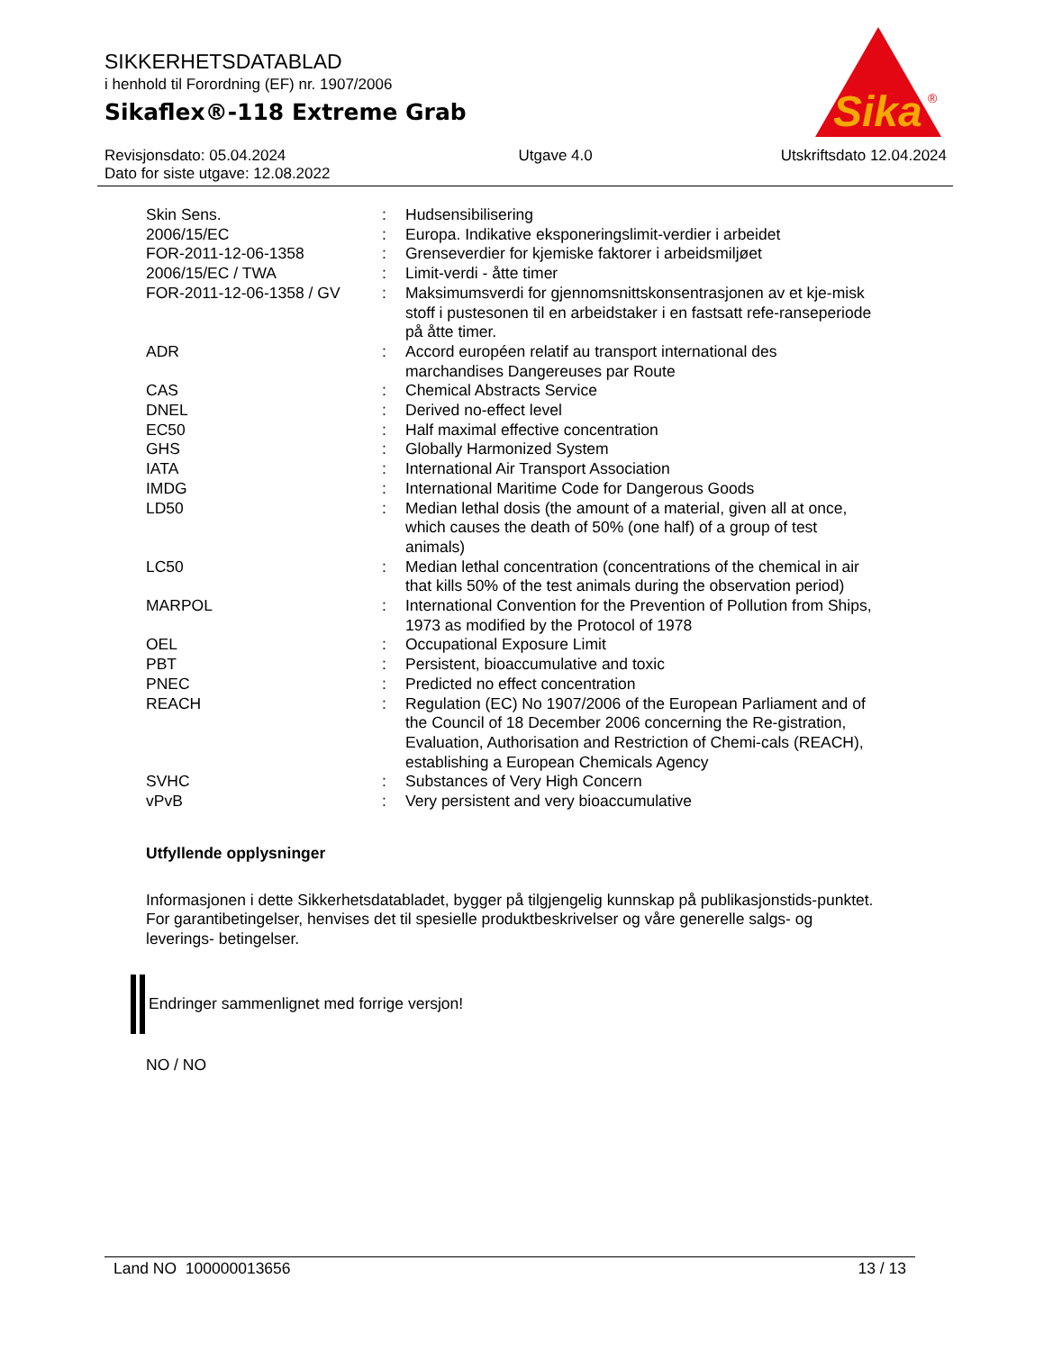SIKKERHETSDATABLAD
i henhold til Forordning (EF) nr. 1907/2006
Sikaflex®-118 Extreme Grab
Sika
®
Revisjonsdato: 05.04.2024
Dato for siste utgave: 12.08.2022
Utgave 4.0 Utskriftsdato 12.04.2024
| Skin Sens. | : | Hudsensibilisering |
| 2006/15/EC | : | Europa. Indikative eksponeringslimit-verdier i arbeidet |
| FOR-2011-12-06-1358 | : | Grenseverdier for kjemiske faktorer i arbeidsmiljøet |
| 2006/15/EC / TWA | : | Limit-verdi - åtte timer |
| FOR-2011-12-06-1358 / GV | : | Maksimumsverdi for gjennomsnittskonsentrasjonen av et kje-misk stoff i pustesonen til en arbeidstaker i en fastsatt refe-ranseperiode på åtte timer. |
| ADR | : | Accord européen relatif au transport international des marchandises Dangereuses par Route |
| CAS | : | Chemical Abstracts Service |
| DNEL | : | Derived no-effect level |
| EC50 | : | Half maximal effective concentration |
| GHS | : | Globally Harmonized System |
| IATA | : | International Air Transport Association |
| IMDG | : | International Maritime Code for Dangerous Goods |
| LD50 | : | Median lethal dosis (the amount of a material, given all at once, which causes the death of 50% (one half) of a group of test animals) |
| LC50 | : | Median lethal concentration (concentrations of the chemical in air that kills 50% of the test animals during the observation period) |
| MARPOL | : | International Convention for the Prevention of Pollution from Ships, 1973 as modified by the Protocol of 1978 |
| OEL | : | Occupational Exposure Limit |
| PBT | : | Persistent, bioaccumulative and toxic |
| PNEC | : | Predicted no effect concentration |
| REACH | : | Regulation (EC) No 1907/2006 of the European Parliament and of the Council of 18 December 2006 concerning the Re-gistration, Evaluation, Authorisation and Restriction of Chemi-cals (REACH), establishing a European Chemicals Agency |
| SVHC | : | Substances of Very High Concern |
| vPvB | : | Very persistent and very bioaccumulative |
Utfyllende opplysninger
Informasjonen i dette Sikkerhetsdatabladet, bygger på tilgjengelig kunnskap på publikasjonstids-punktet. For garantibetingelser, henvises det til spesielle produktbeskrivelser og våre generelle salgs- og leverings- betingelser.
Endringer sammenlignet med forrige versjon!
NO / NO
Land NO 100000013656 13 / 13